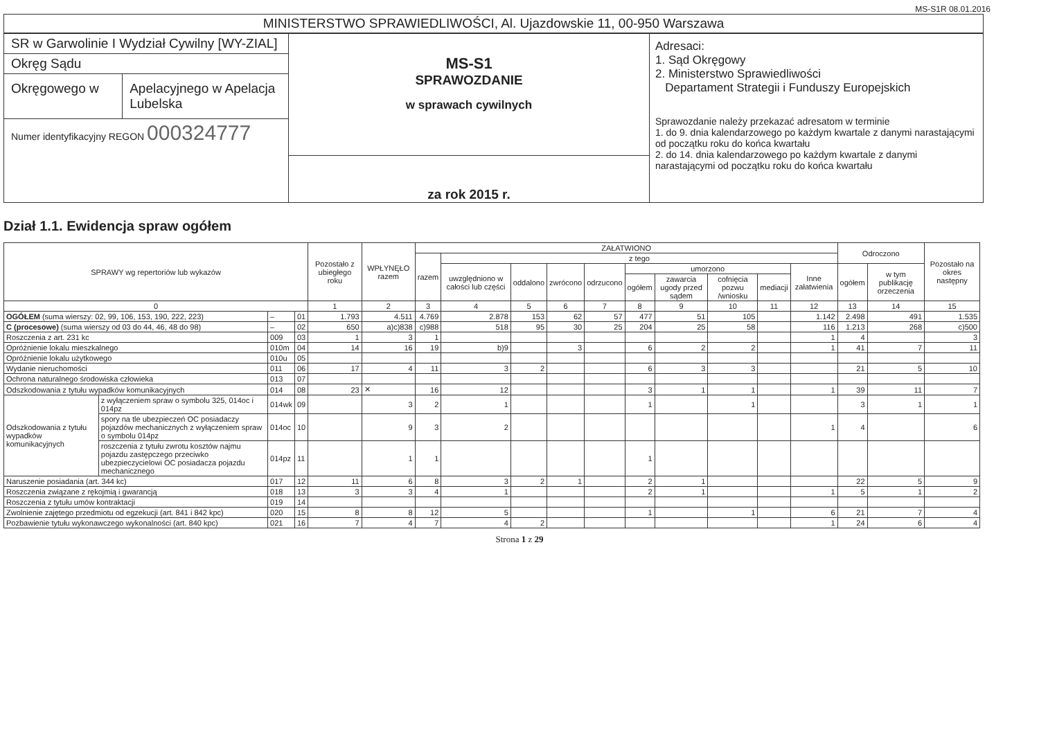MS-S1R 08.01.2016
MINISTERSTWO SPRAWIEDLIWOŚCI, Al. Ujazdowskie 11, 00-950 Warszawa
SR w Garwolinie I Wydział Cywilny [WY-ZIAL]
Okręg Sądu
Okręgowego w Apelacyjnego w Apelacja Lubelska
Numer identyfikacyjny REGON 000324777
MS-S1
SPRAWOZDANIE
w sprawach cywilnych
za rok 2015 r.
Adresaci:
1. Sąd Okręgowy
2. Ministerstwo Sprawiedliwości
Departament Strategii i Funduszy Europejskich
Sprawozdanie należy przekazać adresatom w terminie
1. do 9. dnia kalendarzowego po każdym kwartale z danymi narastającymi od początku roku do końca kwartału
2. do 14. dnia kalendarzowego po każdym kwartale z danymi narastającymi od początku roku do końca kwartału
Dział 1.1. Ewidencja spraw ogółem
| SPRAWY wg repertoriów lub wykazów | | | | Pozostało z ubiegłego roku | WPŁYNĘŁO razem | ZAŁATWIONO | | | | | | | | | | Odroczono | | Pozostało na okres następny |
| --- | --- | --- | --- | --- | --- | --- | --- | --- | --- | --- | --- | --- | --- | --- | --- | --- | --- | --- |
| | | | | | | razem | z tego | | | | | | | | | | | |
| | | | | | | | uwzględniono w całości lub części | oddalono | zwrócono | odrzucono | umorzono | | | | Inne załatwienia | ogółem | w tym publikację orzeczenia | |
| | | | | | | | | | | | ogółem | zawarcia ugody przed sądem | cofnięcia pozwu /wniosku | mediacji | | | | |
| 0 | | | | 1 | 2 | 3 | 4 | 5 | 6 | 7 | 8 | 9 | 10 | 11 | 12 | 13 | 14 | 15 |
| OGÓŁEM (suma wierszy: 02, 99, 106, 153, 190, 222, 223) | | – | 01 | 1.793 | 4.511 | 4.769 | 2.878 | 153 | 62 | 57 | 477 | 51 | 105 | | 1.142 | 2.498 | 491 | 1.535 |
| C (procesowe) (suma wierszy od 03 do 44, 46, 48 do 98) | | – | 02 | 650 | a)c)838 | c)988 | 518 | 95 | 30 | 25 | 204 | 25 | 58 | | 116 | 1.213 | 268 | c)500 |
| Roszczenia z art. 231 kc | | 009 | 03 | 1 | 3 | 1 | | | | | | | | | 1 | 4 | | 3 |
| Opróżnienie lokalu mieszkalnego | | 010m | 04 | 14 | 16 | 19 | b)9 | | 3 | | 6 | 2 | 2 | | 1 | 41 | 7 | 11 |
| Opróżnienie lokalu użytkowego | | 010u | 05 | | | | | | | | | | | | | | | |
| Wydanie nieruchomości | | 011 | 06 | 17 | 4 | 11 | 3 | 2 | | | 6 | 3 | 3 | | | 21 | 5 | 10 |
| Ochrona naturalnego środowiska człowieka | | 013 | 07 | | | | | | | | | | | | | | | |
| Odszkodowania z tytułu wypadków komunikacyjnych | | 014 | 08 | 23 | ✕ | 16 | 12 | | | | 3 | 1 | 1 | | 1 | 39 | 11 | 7 |
| Odszkodowania z tytułu wypadków komunikacyjnych | z wyłączeniem spraw o symbolu 325, 014oc i 014pz | 014wk | 09 | | 3 | 2 | 1 | | | | 1 | | 1 | | | 3 | 1 | 1 |
| | spory na tle ubezpieczeń OC posiadaczy pojazdów mechanicznych z wyłączeniem spraw o symbolu 014pz | 014oc | 10 | | 9 | 3 | 2 | | | | | | | | 1 | 4 | | 6 |
| | roszczenia z tytułu zwrotu kosztów najmu pojazdu zastępczego przeciwko ubezpieczycielowi OC posiadacza pojazdu mechanicznego | 014pz | 11 | | 1 | 1 | | | | | 1 | | | | | | | |
| Naruszenie posiadania (art. 344 kc) | | 017 | 12 | 11 | 6 | 8 | 3 | 2 | 1 | | 2 | 1 | | | | 22 | 5 | 9 |
| Roszczenia związane z rękojmią i gwarancją | | 018 | 13 | 3 | 3 | 4 | 1 | | | | 2 | 1 | | | 1 | 5 | 1 | 2 |
| Roszczenia z tytułu umów kontraktacji | | 019 | 14 | | | | | | | | | | | | | | | |
| Zwolnienie zajętego przedmiotu od egzekucji (art. 841 i 842 kpc) | | 020 | 15 | 8 | 8 | 12 | 5 | | | | 1 | | 1 | | 6 | 21 | 7 | 4 |
| Pozbawienie tytułu wykonawczego wykonalności (art. 840 kpc) | | 021 | 16 | 7 | 4 | 7 | 4 | 2 | | | | | | | 1 | 24 | 6 | 4 |
Strona 1 z 29